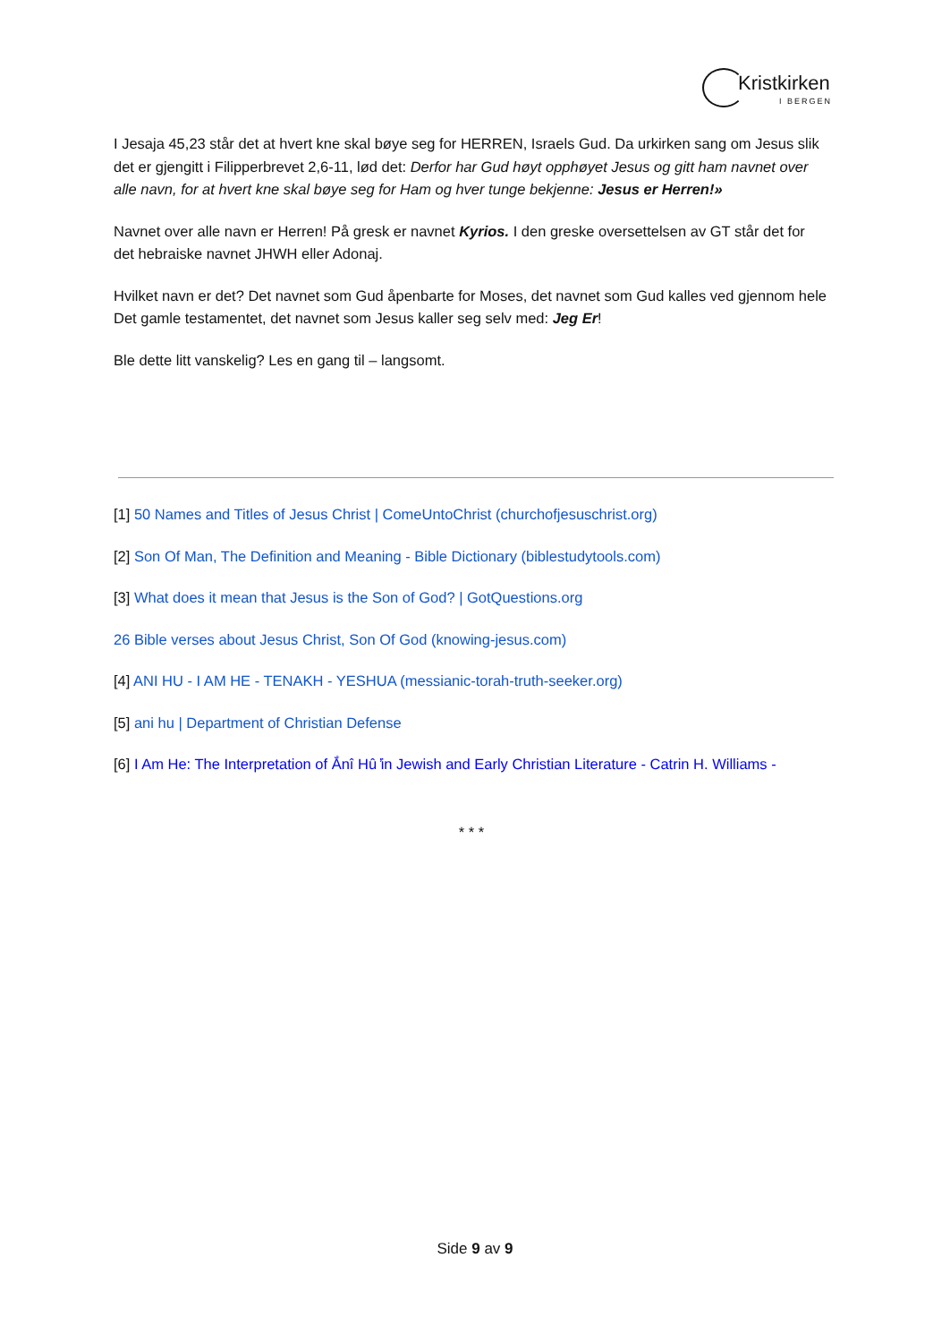Kristkirken
I BERGEN
I Jesaja 45,23 står det at hvert kne skal bøye seg for HERREN, Israels Gud. Da urkirken sang om Jesus slik det er gjengitt i Filipperbrevet 2,6-11, lød det: Derfor har Gud høyt opphøyet Jesus og gitt ham navnet over alle navn, for at hvert kne skal bøye seg for Ham og hver tunge bekjenne: Jesus er Herren!»
Navnet over alle navn er Herren! På gresk er navnet Kyrios. I den greske oversettelsen av GT står det for det hebraiske navnet JHWH eller Adonaj.
Hvilket navn er det? Det navnet som Gud åpenbarte for Moses, det navnet som Gud kalles ved gjennom hele Det gamle testamentet, det navnet som Jesus kaller seg selv med: Jeg Er!
Ble dette litt vanskelig? Les en gang til – langsomt.
[1] 50 Names and Titles of Jesus Christ | ComeUntoChrist (churchofjesuschrist.org)
[2] Son Of Man, The Definition and Meaning - Bible Dictionary (biblestudytools.com)
[3] What does it mean that Jesus is the Son of God? | GotQuestions.org
26 Bible verses about Jesus Christ, Son Of God (knowing-jesus.com)
[4] ANI HU - I AM HE - TENAKH - YESHUA (messianic-torah-truth-seeker.org)
[5] ani hu | Department of Christian Defense
[6] I Am He: The Interpretation of Ắnî Hû ̓in Jewish and Early Christian Literature - Catrin H. Williams -
* * *
Side 9 av 9